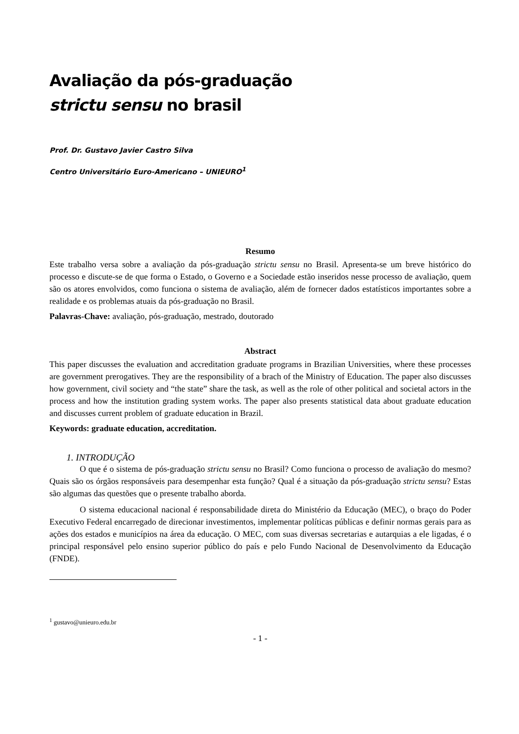Avaliação da pós-graduação
strictu sensu no brasil
Prof. Dr. Gustavo Javier Castro Silva
Centro Universitário Euro-Americano – UNIEURO<sup>1</sup>
Resumo
Este trabalho versa sobre a avaliação da pós-graduação strictu sensu no Brasil. Apresenta-se um breve histórico do processo e discute-se de que forma o Estado, o Governo e a Sociedade estão inseridos nesse processo de avaliação, quem são os atores envolvidos, como funciona o sistema de avaliação, além de fornecer dados estatísticos importantes sobre a realidade e os problemas atuais da pós-graduação no Brasil.
Palavras-Chave: avaliação, pós-graduação, mestrado, doutorado
Abstract
This paper discusses the evaluation and accreditation graduate programs in Brazilian Universities, where these processes are government prerogatives. They are the responsibility of a brach of the Ministry of Education. The paper also discusses how government, civil society and “the state” share the task, as well as the role of other political and societal actors in the process and how the institution grading system works. The paper also presents statistical data about graduate education and discusses current problem of graduate education in Brazil.
Keywords: graduate education, accreditation.
1. INTRODUÇÃO
O que é o sistema de pós-graduação strictu sensu no Brasil? Como funciona o processo de avaliação do mesmo? Quais são os órgãos responsáveis para desempenhar esta função? Qual é a situação da pós-graduação strictu sensu? Estas são algumas das questões que o presente trabalho aborda.
O sistema educacional nacional é responsabilidade direta do Ministério da Educação (MEC), o braço do Poder Executivo Federal encarregado de direcionar investimentos, implementar políticas públicas e definir normas gerais para as ações dos estados e municípios na área da educação. O MEC, com suas diversas secretarias e autarquias a ele ligadas, é o principal responsável pelo ensino superior público do país e pelo Fundo Nacional de Desenvolvimento da Educação (FNDE).
<sup>1</sup> gustavo@unieuro.edu.br
- 1 -